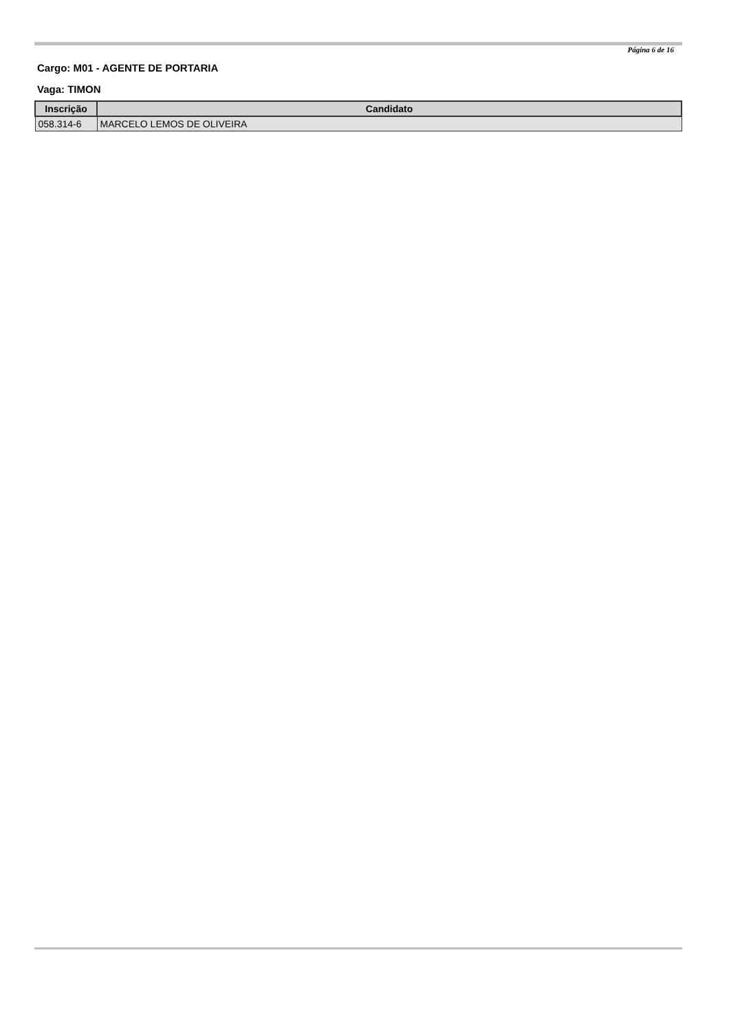Página 6 de 16
Cargo: M01 - AGENTE DE PORTARIA
Vaga: TIMON
| Inscrição | Candidato |
| --- | --- |
| 058.314-6 | MARCELO LEMOS DE OLIVEIRA |